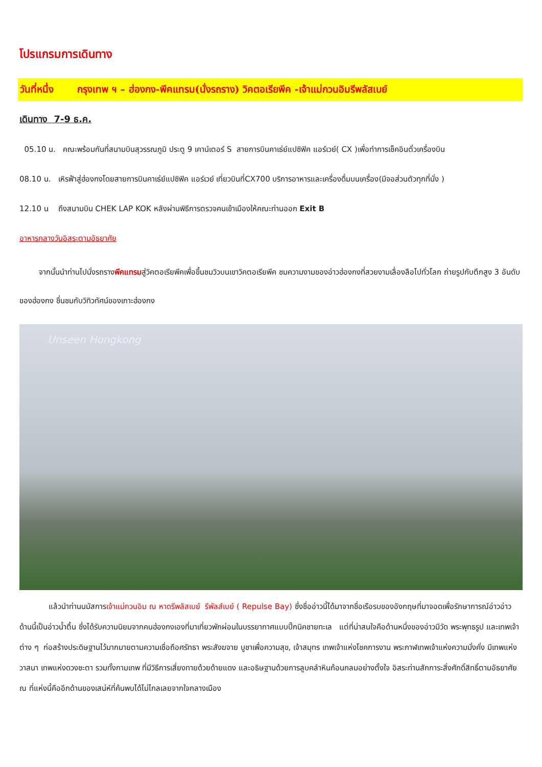โปรแกรมการเดินทาง
วันที่หนึ่ง กรุงเทพ ฯ – ฮ่องกง-พีคแทรม(นั่งรถราง) วิคตอเรียพีค -เจ้าแม่กวนอิมรีพลัสเบย์
เดินทาง 7-9 ธ.ค.
05.10 น. คณะพร้อมกันที่สนามบินสุวรรณภูมิ ประตู 9 เคาน์เตอร์ S สายการบินคาเธ่ย์แปซิฟิค แอร์เวย์( CX )เพื่อทำการเช็คอินตั๋วเครื่องบิน
08.10 น. เหิรฟ้าสู่ฮ่องกงโดยสายการบินคาเธ่ย์แปซิฟิค แอร์เวย์ เที่ยวบินที่CX700 บริการอาหารและเครื่องดื่มบนเครื่อง(มีจอส่วนตัวทุกที่นั่ง )
12.10 น ถึงสนามบิน CHEK LAP KOK หลังผ่านพิธีการตรวจคนเข้าเมืองให้คณะท่านออก Exit B
อาหารกลางวันอิสระตามอัธยาศัย
จากนั้นนำท่านไปนั่งรถรางพีคแทรมสู่วิคตอเรียพีคเพื่อขึ้นชมวิวบนเขาวิคตอเรียพีค ชมความงามของอ่าวฮ่องกงที่สวยงามเลื่องลือไปทั่วโลก ถ่ายรูปกับตึกสูง 3 อันดับของฮ่องกง ชื่นชมกับวิทิวทัศน์ของเกาะฮ่องกง
Unseen Hongkong
แล้วนำท่านนมัสการเจ้าแม่กวนอิม ณ หาดรีพลัสเบย์ รีพัลส์เบย์ ( Repulse Bay) ซึ่งชื่ออ่าวนี้ได้มาจากชื่อเรือรบของอังกฤษที่มาจอดเพื่อรักษาการณ์อ่าวอ่าวด้านนี้เป็นอ่าวน้ำตื้น ซึ่งได้รับความนิยมจากคนฮ่องกงเองที่มาเที่ยวพักผ่อนในบรรยากาศแบบปิ๊กนิคชายทะเล แต่ที่น่าสนใจคือด้านหนึ่งของอ่าวมีวัด พระพุทธรูป และเทพเจ้าต่าง ๆ ก่อสร้างประดิษฐานไว้มากมายตามความเชื่อถือศรัทธา พระสังฆจาย บูชาเพื่อความสุข, เจ้าสมุทร เทพเจ้าแห่งโชคการงาน พระกาฬเทพเจ้าแห่งความมั่งคั่ง มีเทพแห่งวาสนา เทพแห่งดวงชะตา รวมทั้งกามเทพ ที่มีวิธีการเสี่ยงทายด้วยด้ายแดง และอธิษฐานด้วยการลูบคลำหินก้อนกลมอย่างตั้งใจ อิสระท่านสักการะสิ่งศักดิ์สิทธิ์ตามอัธยาศัย ณ ที่แห่งนี้คืออีกด้านของเสน่ห์ที่ค้นพบได้ไม่ไกลเลยจากใจกลางเมือง